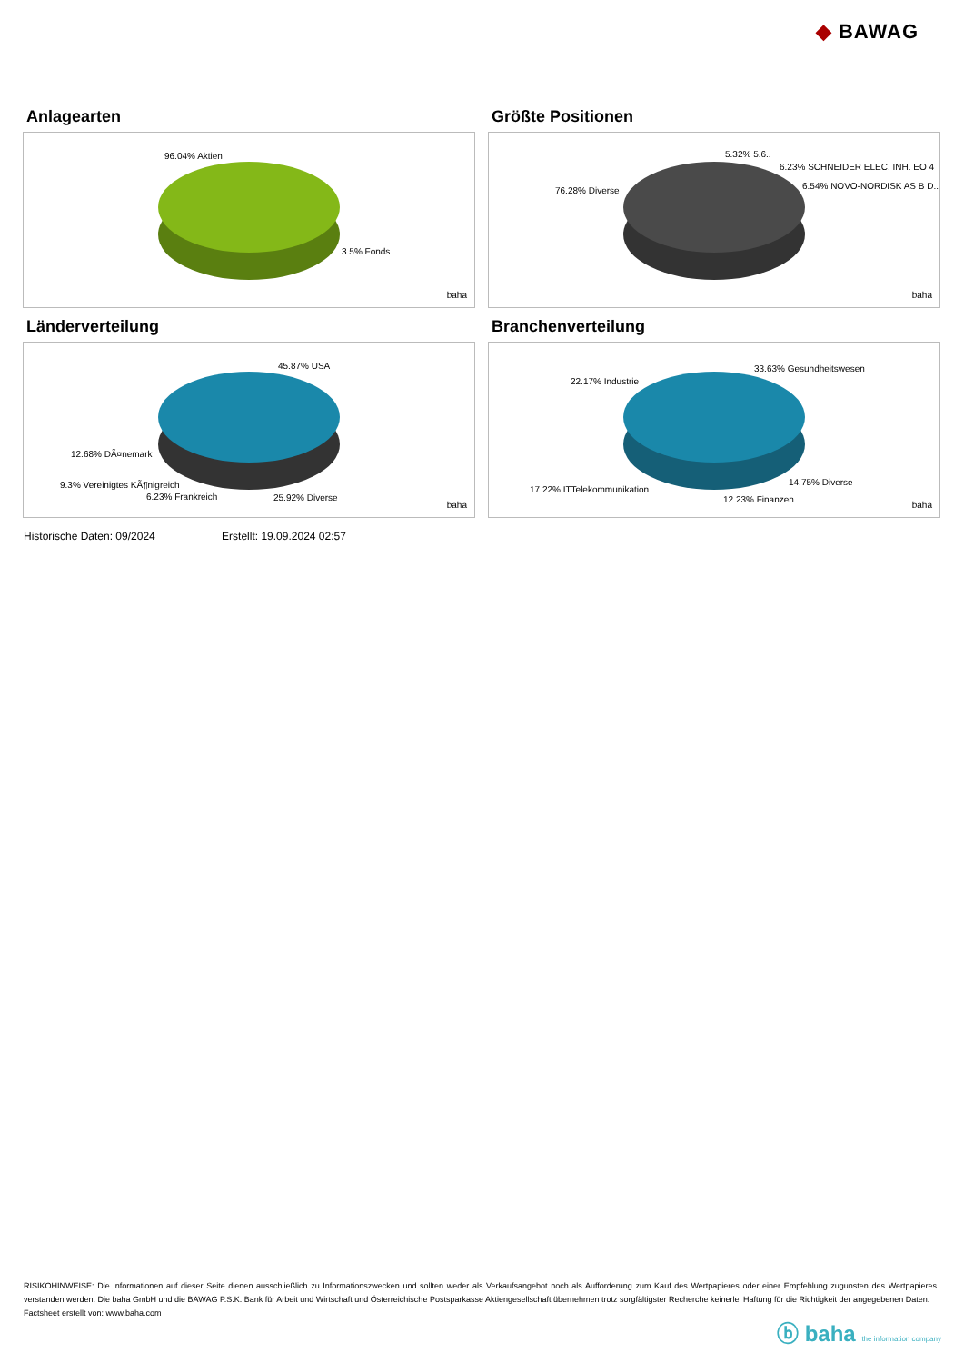◆ BAWAG
Anlagearten
96.04% Aktien
3.5% Fonds
baha
Größte Positionen
5.32% 5.6..
6.23% SCHNEIDER ELEC. INH. EO 4
6.54% NOVO-NORDISK AS B D..
76.28% Diverse
baha
Länderverteilung
45.87% USA
12.68% DÃ¤nemark
9.3% Vereinigtes KÃ¶nigreich
6.23% Frankreich 25.92% Diverse
baha
Branchenverteilung
33.63% Gesundheitswesen
22.17% Industrie
14.75% Diverse
17.22% ITTelekommunikation
12.23% Finanzen baha
Historische Daten: 09/2024 Erstellt: 19.09.2024 02:57
RISIKOHINWEISE: Die Informationen auf dieser Seite dienen ausschließlich zu Informationszwecken und sollten weder als Verkaufsangebot noch als Aufforderung zum Kauf des Wertpapieres oder einer Empfehlung zugunsten des Wertpapieres verstanden werden. Die baha GmbH und die BAWAG P.S.K. Bank für Arbeit und Wirtschaft und Österreichische Postsparkasse Aktiengesellschaft übernehmen trotz sorgfältigster Recherche keinerlei Haftung für die Richtigkeit der angegebenen Daten.
Factsheet erstellt von: www.baha.com
ⓑ baha the information company